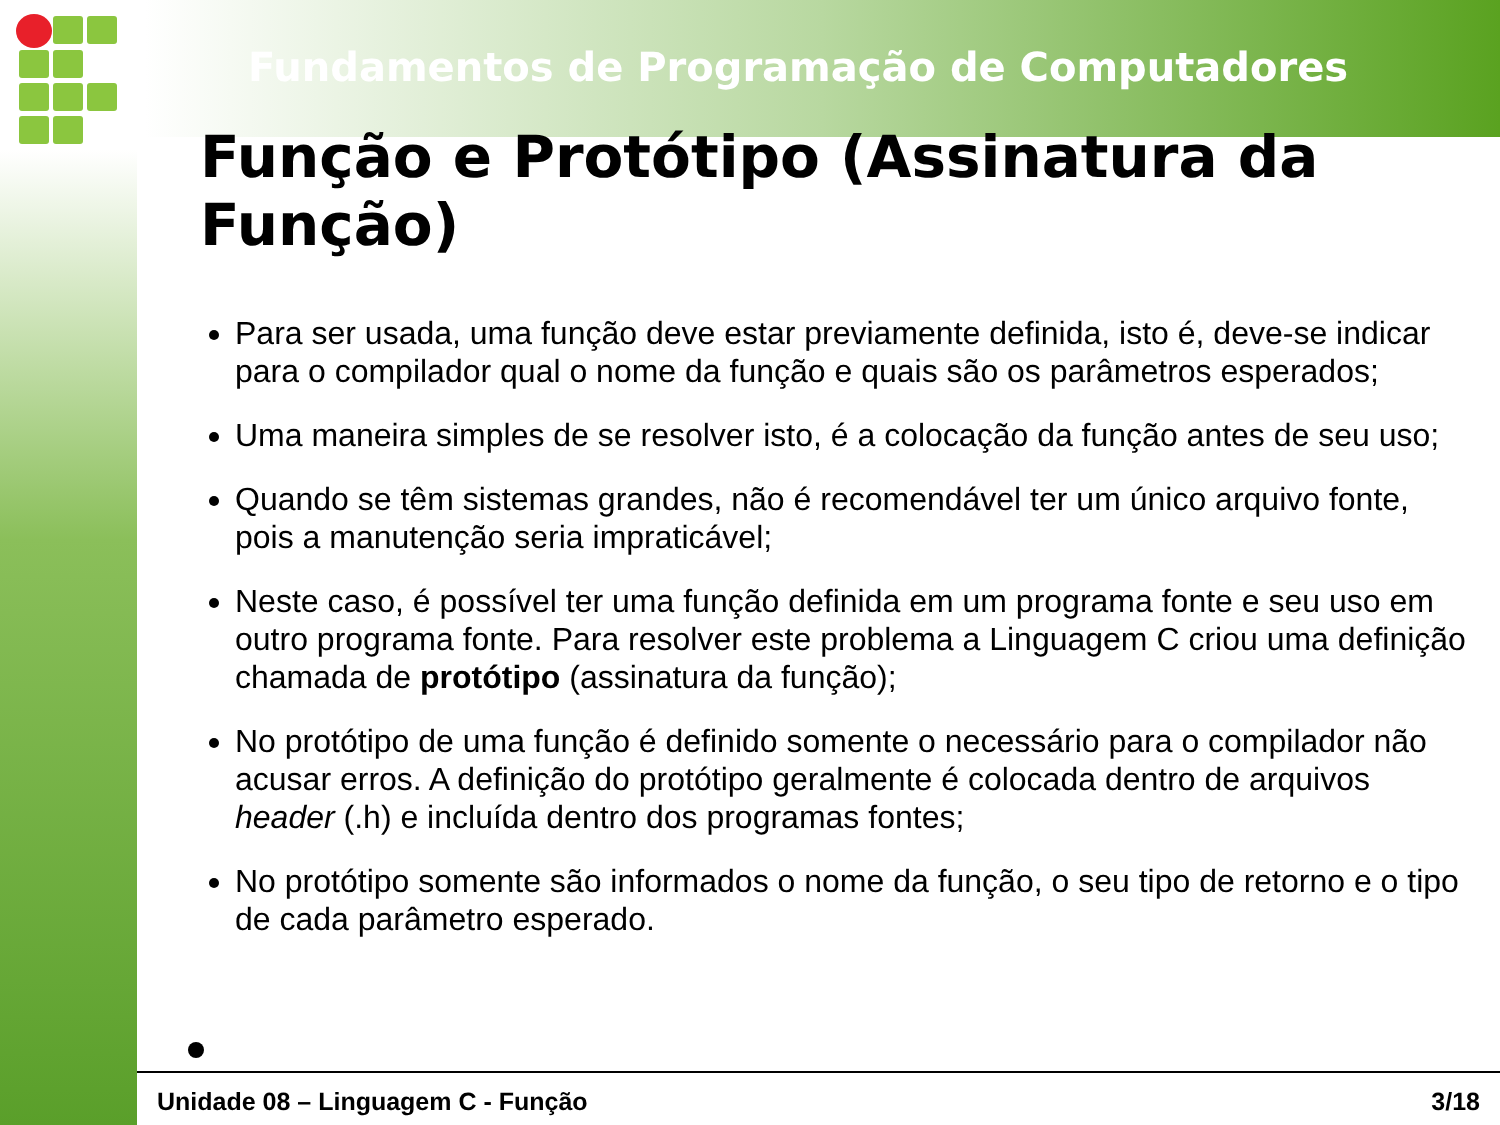Fundamentos de Programação de Computadores
Função e Protótipo (Assinatura da Função)
Para ser usada, uma função deve estar previamente definida, isto é, deve-se indicar para o compilador qual o nome da função e quais são os parâmetros esperados;
Uma maneira simples de se resolver isto, é a colocação da função antes de seu uso;
Quando se têm sistemas grandes, não é recomendável ter um único arquivo fonte, pois a manutenção seria impraticável;
Neste caso, é possível ter uma função definida em um programa fonte e seu uso em outro programa fonte. Para resolver este problema a Linguagem C criou uma definição chamada de protótipo (assinatura da função);
No protótipo de uma função é definido somente o necessário para o compilador não acusar erros. A definição do protótipo geralmente é colocada dentro de arquivos header (.h) e incluída dentro dos programas fontes;
No protótipo somente são informados o nome da função, o seu tipo de retorno e o tipo de cada parâmetro esperado.
Unidade 08 – Linguagem C - Função 3/18